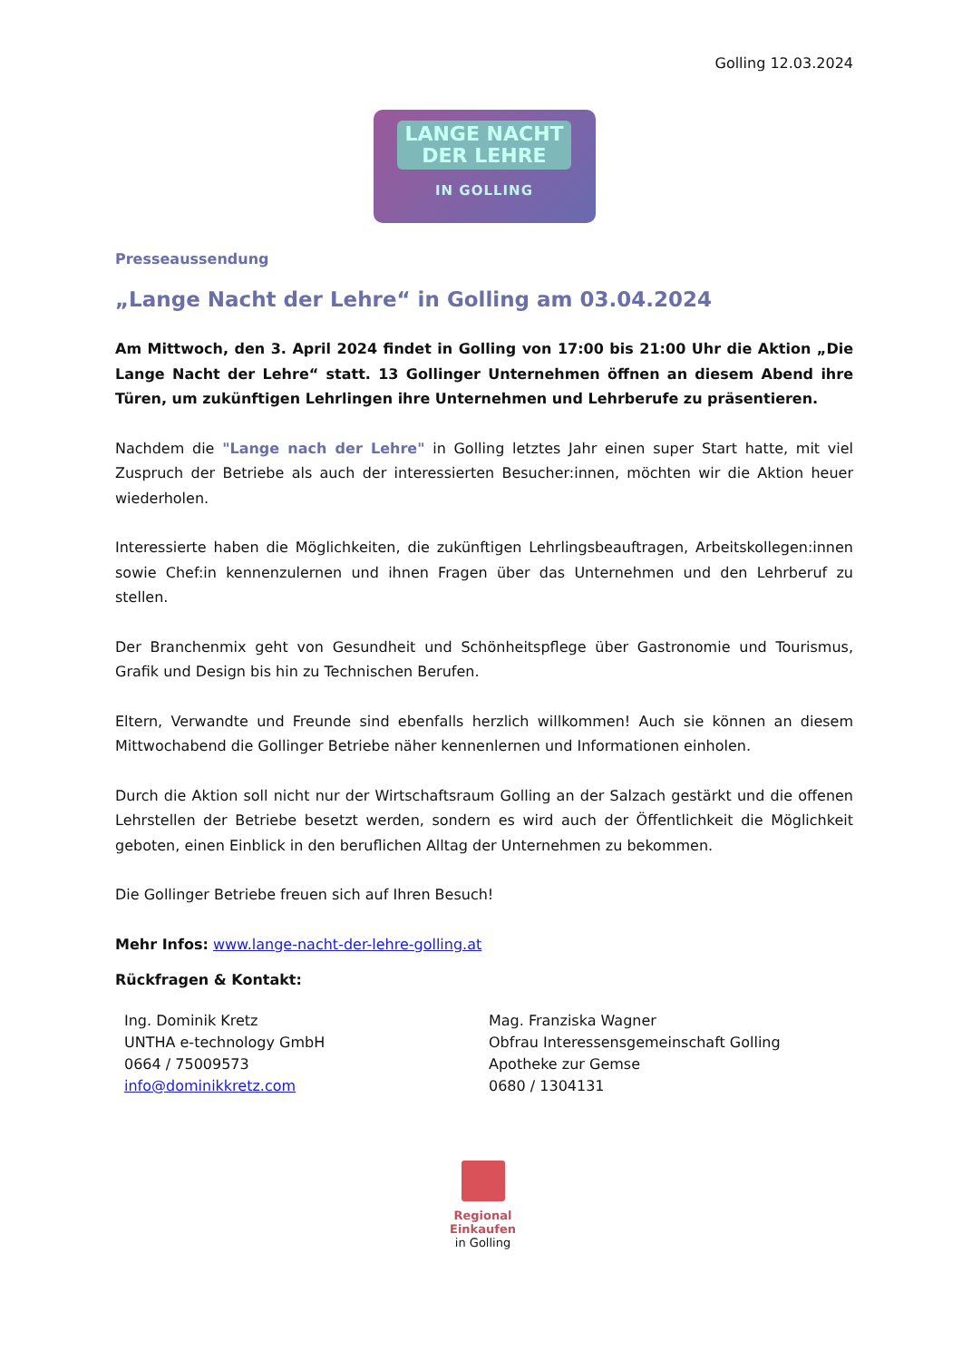Golling 12.03.2024
LANGE NACHT
DER LEHRE
IN GOLLING
Presseaussendung
„Lange Nacht der Lehre“ in Golling am 03.04.2024
Am Mittwoch, den 3. April 2024 findet in Golling von 17:00 bis 21:00 Uhr die Aktion „Die Lange Nacht der Lehre“ statt. 13 Gollinger Unternehmen öffnen an diesem Abend ihre Türen, um zukünftigen Lehrlingen ihre Unternehmen und Lehrberufe zu präsentieren.
Nachdem die "Lange nach der Lehre" in Golling letztes Jahr einen super Start hatte, mit viel Zuspruch der Betriebe als auch der interessierten Besucher:innen, möchten wir die Aktion heuer wiederholen.
Interessierte haben die Möglichkeiten, die zukünftigen Lehrlingsbeauftragen, Arbeitskollegen:innen sowie Chef:in kennenzulernen und ihnen Fragen über das Unternehmen und den Lehrberuf zu stellen.
Der Branchenmix geht von Gesundheit und Schönheitspflege über Gastronomie und Tourismus, Grafik und Design bis hin zu Technischen Berufen.
Eltern, Verwandte und Freunde sind ebenfalls herzlich willkommen! Auch sie können an diesem Mittwochabend die Gollinger Betriebe näher kennenlernen und Informationen einholen.
Durch die Aktion soll nicht nur der Wirtschaftsraum Golling an der Salzach gestärkt und die offenen Lehrstellen der Betriebe besetzt werden, sondern es wird auch der Öffentlichkeit die Möglichkeit geboten, einen Einblick in den beruflichen Alltag der Unternehmen zu bekommen.
Die Gollinger Betriebe freuen sich auf Ihren Besuch!
Mehr Infos: www.lange-nacht-der-lehre-golling.at
Rückfragen & Kontakt:
Ing. Dominik Kretz
UNTHA e-technology GmbH
0664 / 75009573
info@dominikkretz.com
Mag. Franziska Wagner
Obfrau Interessensgemeinschaft Golling
Apotheke zur Gemse
0680 / 1304131
Regional Einkaufen
in Golling